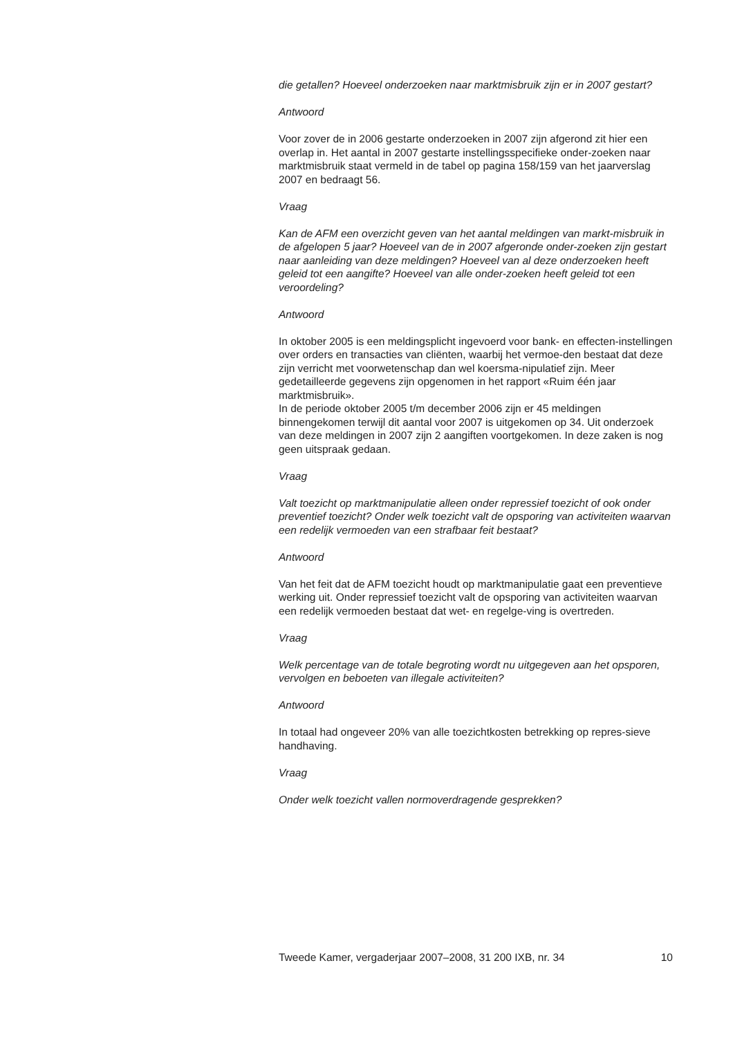die getallen? Hoeveel onderzoeken naar marktmisbruik zijn er in 2007 gestart?
Antwoord
Voor zover de in 2006 gestarte onderzoeken in 2007 zijn afgerond zit hier een overlap in. Het aantal in 2007 gestarte instellingsspecifieke onder-zoeken naar marktmisbruik staat vermeld in de tabel op pagina 158/159 van het jaarverslag 2007 en bedraagt 56.
Vraag
Kan de AFM een overzicht geven van het aantal meldingen van markt-misbruik in de afgelopen 5 jaar? Hoeveel van de in 2007 afgeronde onder-zoeken zijn gestart naar aanleiding van deze meldingen? Hoeveel van al deze onderzoeken heeft geleid tot een aangifte? Hoeveel van alle onder-zoeken heeft geleid tot een veroordeling?
Antwoord
In oktober 2005 is een meldingsplicht ingevoerd voor bank- en effecten-instellingen over orders en transacties van cliënten, waarbij het vermoe-den bestaat dat deze zijn verricht met voorwetenschap dan wel koersma-nipulatief zijn. Meer gedetailleerde gegevens zijn opgenomen in het rapport «Ruim één jaar marktmisbruik».
In de periode oktober 2005 t/m december 2006 zijn er 45 meldingen binnengekomen terwijl dit aantal voor 2007 is uitgekomen op 34. Uit onderzoek van deze meldingen in 2007 zijn 2 aangiften voortgekomen. In deze zaken is nog geen uitspraak gedaan.
Vraag
Valt toezicht op marktmanipulatie alleen onder repressief toezicht of ook onder preventief toezicht? Onder welk toezicht valt de opsporing van activiteiten waarvan een redelijk vermoeden van een strafbaar feit bestaat?
Antwoord
Van het feit dat de AFM toezicht houdt op marktmanipulatie gaat een preventieve werking uit. Onder repressief toezicht valt de opsporing van activiteiten waarvan een redelijk vermoeden bestaat dat wet- en regelge-ving is overtreden.
Vraag
Welk percentage van de totale begroting wordt nu uitgegeven aan het opsporen, vervolgen en beboeten van illegale activiteiten?
Antwoord
In totaal had ongeveer 20% van alle toezichtkosten betrekking op repres-sieve handhaving.
Vraag
Onder welk toezicht vallen normoverdragende gesprekken?
Tweede Kamer, vergaderjaar 2007–2008, 31 200 IXB, nr. 34 10